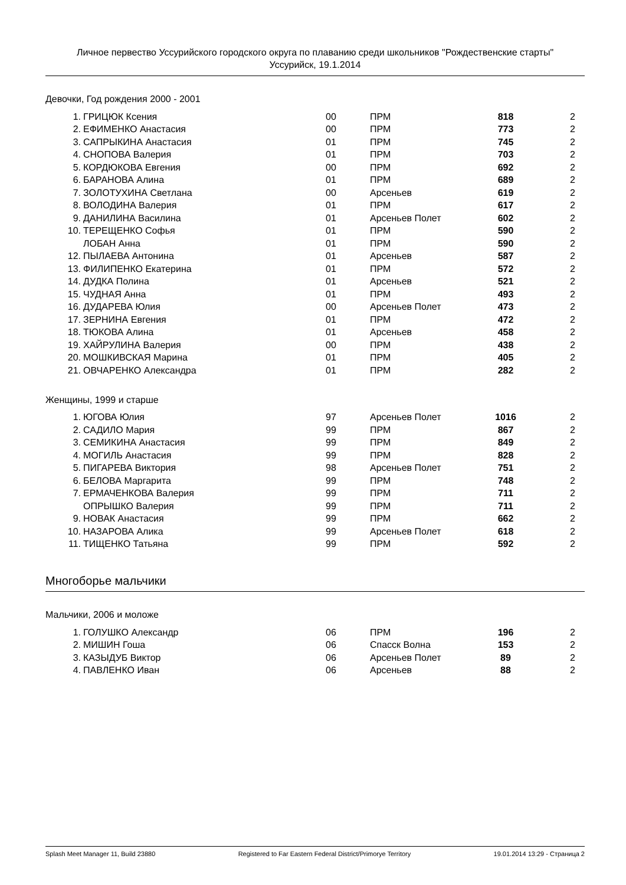Личное первество Уссурийского городского округа по плаванию среди школьников "Рождественские старты"
Уссурийск, 19.1.2014
Девочки, Год рождения 2000 - 2001
| 1. | ГРИЦЮК Ксения | 00 | ПРМ | 818 | 2 |
| 2. | ЕФИМЕНКО Анастасия | 00 | ПРМ | 773 | 2 |
| 3. | САПРЫКИНА Анастасия | 01 | ПРМ | 745 | 2 |
| 4. | СНОПОВА Валерия | 01 | ПРМ | 703 | 2 |
| 5. | КОРДЮКОВА Евгения | 00 | ПРМ | 692 | 2 |
| 6. | БАРАНОВА Алина | 01 | ПРМ | 689 | 2 |
| 7. | ЗОЛОТУХИНА Светлана | 00 | Арсеньев | 619 | 2 |
| 8. | ВОЛОДИНА Валерия | 01 | ПРМ | 617 | 2 |
| 9. | ДАНИЛИНА Василина | 01 | Арсеньев Полет | 602 | 2 |
| 10. | ТЕРЕЩЕНКО Софья | 01 | ПРМ | 590 | 2 |
| | ЛОБАН Анна | 01 | ПРМ | 590 | 2 |
| 12. | ПЫЛАЕВА Антонина | 01 | Арсеньев | 587 | 2 |
| 13. | ФИЛИПЕНКО Екатерина | 01 | ПРМ | 572 | 2 |
| 14. | ДУДКА Полина | 01 | Арсеньев | 521 | 2 |
| 15. | ЧУДНАЯ Анна | 01 | ПРМ | 493 | 2 |
| 16. | ДУДАРЕВА Юлия | 00 | Арсеньев Полет | 473 | 2 |
| 17. | ЗЕРНИНА Евгения | 01 | ПРМ | 472 | 2 |
| 18. | ТЮКОВА Алина | 01 | Арсеньев | 458 | 2 |
| 19. | ХАЙРУЛИНА Валерия | 00 | ПРМ | 438 | 2 |
| 20. | МОШКИВСКАЯ Марина | 01 | ПРМ | 405 | 2 |
| 21. | ОВЧАРЕНКО Александра | 01 | ПРМ | 282 | 2 |
Женщины, 1999 и старше
| 1. | ЮГОВА Юлия | 97 | Арсеньев Полет | 1016 | 2 |
| 2. | САДИЛО Мария | 99 | ПРМ | 867 | 2 |
| 3. | СЕМИКИНА Анастасия | 99 | ПРМ | 849 | 2 |
| 4. | МОГИЛЬ Анастасия | 99 | ПРМ | 828 | 2 |
| 5. | ПИГАРЕВА Виктория | 98 | Арсеньев Полет | 751 | 2 |
| 6. | БЕЛОВА Маргарита | 99 | ПРМ | 748 | 2 |
| 7. | ЕРМАЧЕНКОВА Валерия | 99 | ПРМ | 711 | 2 |
| | ОПРЫШКО Валерия | 99 | ПРМ | 711 | 2 |
| 9. | НОВАК Анастасия | 99 | ПРМ | 662 | 2 |
| 10. | НАЗАРОВА Алика | 99 | Арсеньев Полет | 618 | 2 |
| 11. | ТИЩЕНКО Татьяна | 99 | ПРМ | 592 | 2 |
Многоборье мальчики
Мальчики, 2006 и моложе
| 1. | ГОЛУШКО Александр | 06 | ПРМ | 196 | 2 |
| 2. | МИШИН Гоша | 06 | Спасск Волна | 153 | 2 |
| 3. | КАЗЫДУБ Виктор | 06 | Арсеньев Полет | 89 | 2 |
| 4. | ПАВЛЕНКО Иван | 06 | Арсеньев | 88 | 2 |
Splash Meet Manager 11, Build 23880 Registered to Far Eastern Federal District/Primorye Territory 19.01.2014 13:29 - Страница 2